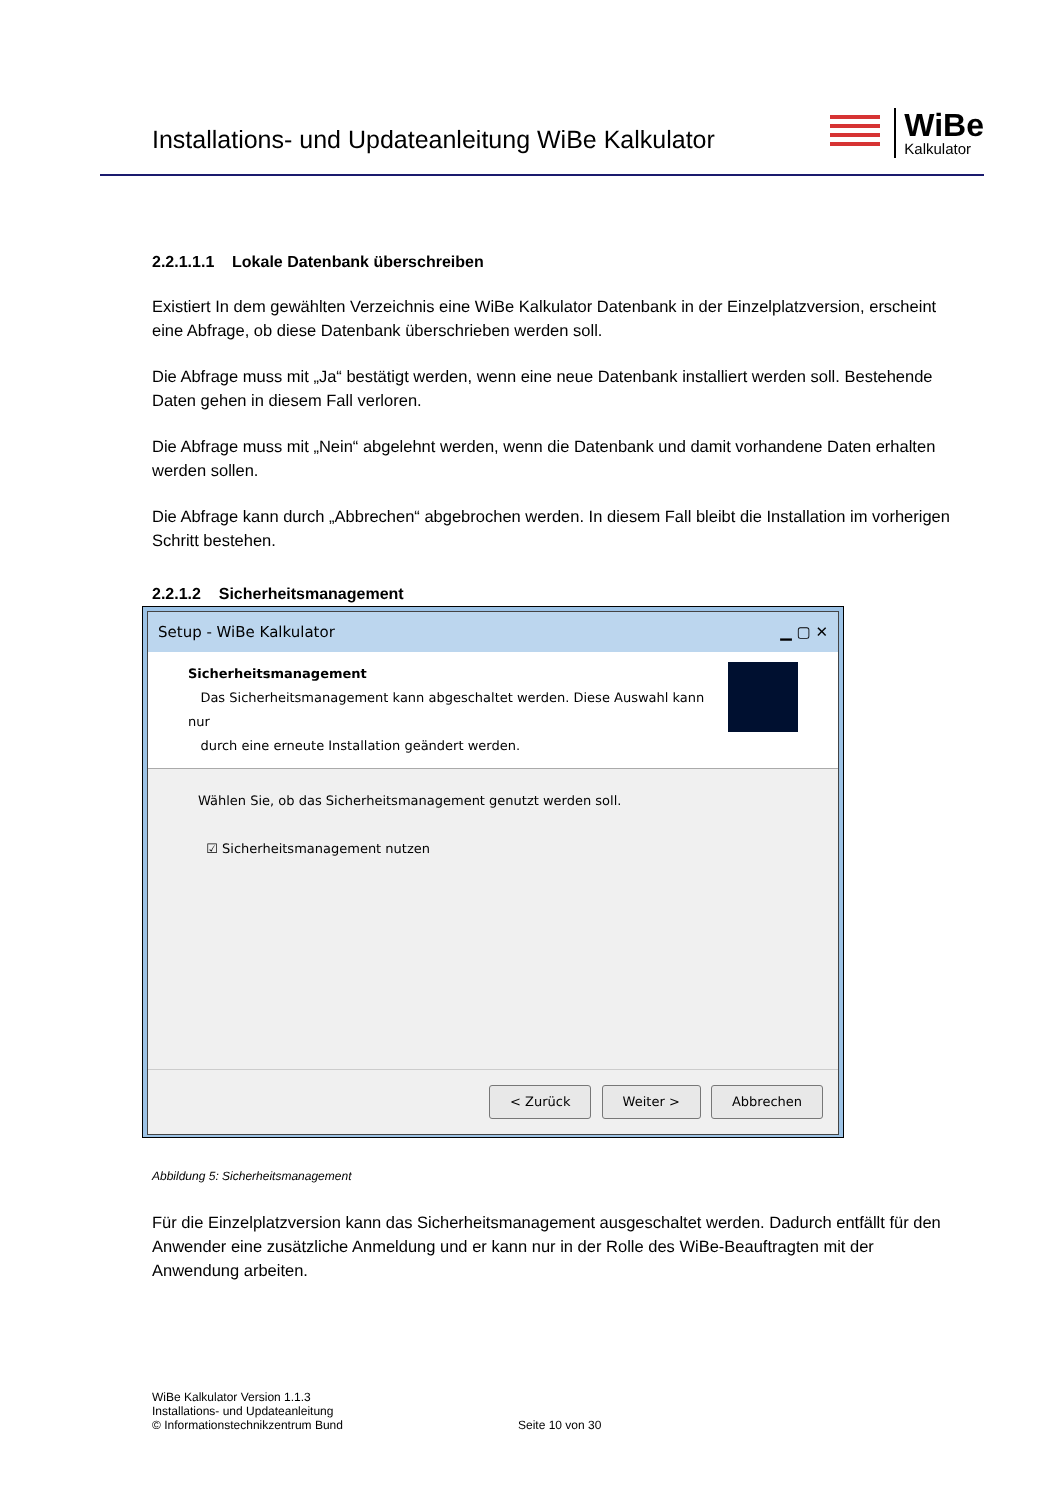Installations- und Updateanleitung WiBe Kalkulator
WiBe
Kalkulator
2.2.1.1.1 Lokale Datenbank überschreiben
Existiert In dem gewählten Verzeichnis eine WiBe Kalkulator Datenbank in der Einzelplatzversion, erscheint eine Abfrage, ob diese Datenbank überschrieben werden soll.
Die Abfrage muss mit „Ja“ bestätigt werden, wenn eine neue Datenbank installiert werden soll. Bestehende Daten gehen in diesem Fall verloren.
Die Abfrage muss mit „Nein“ abgelehnt werden, wenn die Datenbank und damit vorhandene Daten erhalten werden sollen.
Die Abfrage kann durch „Abbrechen“ abgebrochen werden. In diesem Fall bleibt die Installation im vorherigen Schritt bestehen.
2.2.1.2 Sicherheitsmanagement
Setup - WiBe Kalkulator ▁ ▢ ✕
Sicherheitsmanagement
Das Sicherheitsmanagement kann abgeschaltet werden. Diese Auswahl kann nur
durch eine erneute Installation geändert werden.
Wählen Sie, ob das Sicherheitsmanagement genutzt werden soll.
☑ Sicherheitsmanagement nutzen
< Zurück Weiter > Abbrechen
Abbildung 5: Sicherheitsmanagement
Für die Einzelplatzversion kann das Sicherheitsmanagement ausgeschaltet werden. Dadurch entfällt für den Anwender eine zusätzliche Anmeldung und er kann nur in der Rolle des WiBe-Beauftragten mit der Anwendung arbeiten.
WiBe Kalkulator Version 1.1.3
Installations- und Updateanleitung
© Informationstechnikzentrum Bund
Seite 10 von 30